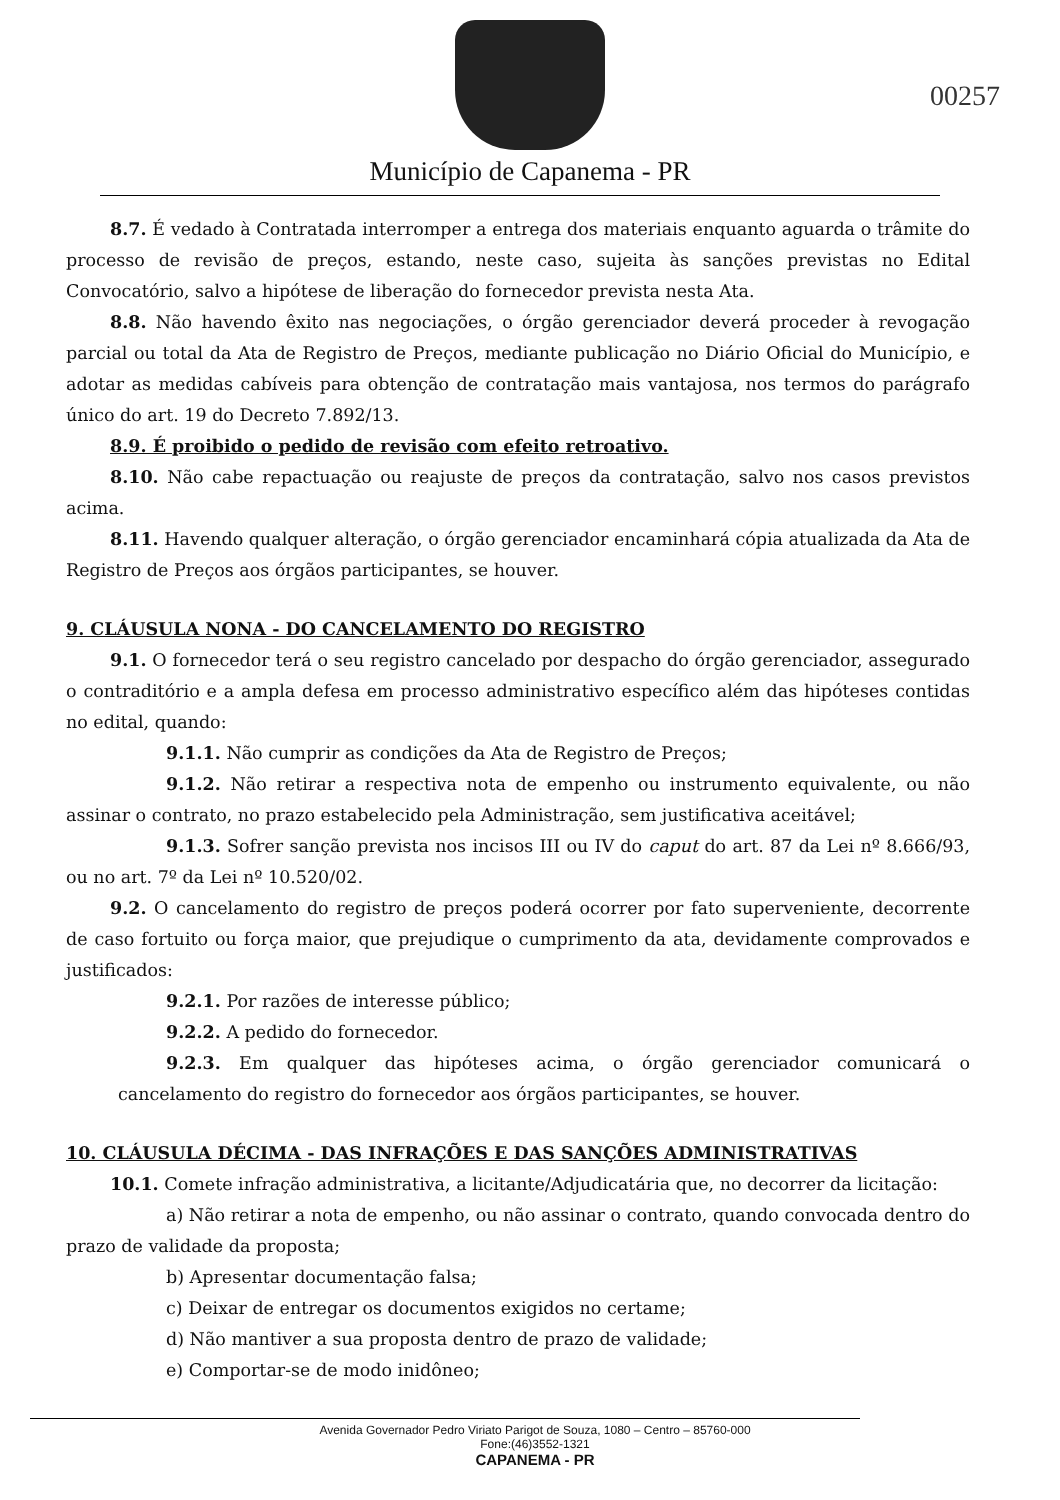Município de Capanema - PR
00257
8.7. É vedado à Contratada interromper a entrega dos materiais enquanto aguarda o trâmite do processo de revisão de preços, estando, neste caso, sujeita às sanções previstas no Edital Convocatório, salvo a hipótese de liberação do fornecedor prevista nesta Ata.
8.8. Não havendo êxito nas negociações, o órgão gerenciador deverá proceder à revogação parcial ou total da Ata de Registro de Preços, mediante publicação no Diário Oficial do Município, e adotar as medidas cabíveis para obtenção de contratação mais vantajosa, nos termos do parágrafo único do art. 19 do Decreto 7.892/13.
8.9. É proibido o pedido de revisão com efeito retroativo.
8.10. Não cabe repactuação ou reajuste de preços da contratação, salvo nos casos previstos acima.
8.11. Havendo qualquer alteração, o órgão gerenciador encaminhará cópia atualizada da Ata de Registro de Preços aos órgãos participantes, se houver.
9. CLÁUSULA NONA - DO CANCELAMENTO DO REGISTRO
9.1. O fornecedor terá o seu registro cancelado por despacho do órgão gerenciador, assegurado o contraditório e a ampla defesa em processo administrativo específico além das hipóteses contidas no edital, quando:
9.1.1. Não cumprir as condições da Ata de Registro de Preços;
9.1.2. Não retirar a respectiva nota de empenho ou instrumento equivalente, ou não assinar o contrato, no prazo estabelecido pela Administração, sem justificativa aceitável;
9.1.3. Sofrer sanção prevista nos incisos III ou IV do caput do art. 87 da Lei nº 8.666/93, ou no art. 7º da Lei nº 10.520/02.
9.2. O cancelamento do registro de preços poderá ocorrer por fato superveniente, decorrente de caso fortuito ou força maior, que prejudique o cumprimento da ata, devidamente comprovados e justificados:
9.2.1. Por razões de interesse público;
9.2.2. A pedido do fornecedor.
9.2.3. Em qualquer das hipóteses acima, o órgão gerenciador comunicará o cancelamento do registro do fornecedor aos órgãos participantes, se houver.
10. CLÁUSULA DÉCIMA - DAS INFRAÇÕES E DAS SANÇÕES ADMINISTRATIVAS
10.1. Comete infração administrativa, a licitante/Adjudicatária que, no decorrer da licitação:
a) Não retirar a nota de empenho, ou não assinar o contrato, quando convocada dentro do prazo de validade da proposta;
b) Apresentar documentação falsa;
c) Deixar de entregar os documentos exigidos no certame;
d) Não mantiver a sua proposta dentro de prazo de validade;
e) Comportar-se de modo inidôneo;
Avenida Governador Pedro Viriato Parigot de Souza, 1080 – Centro – 85760-000
Fone:(46)3552-1321
CAPANEMA - PR